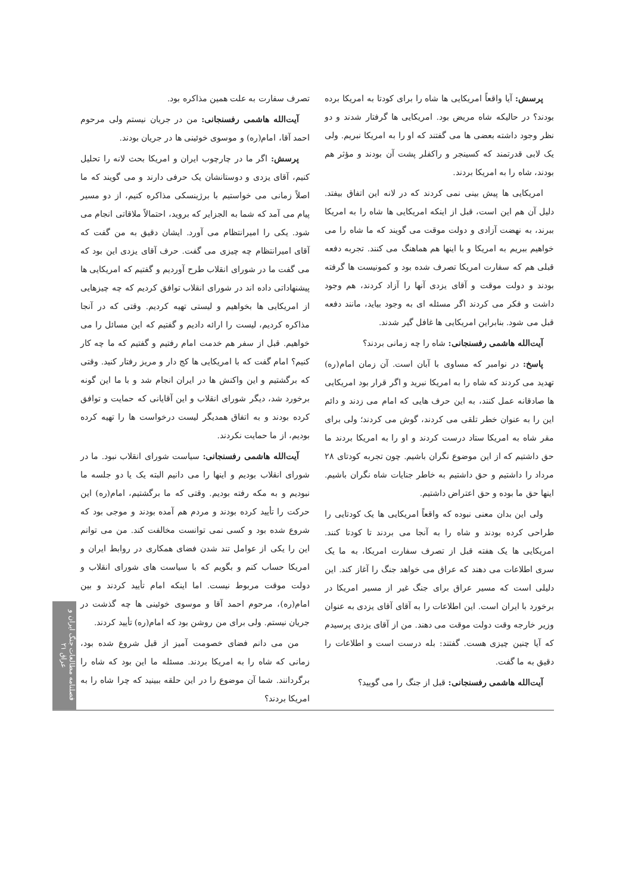تصرف سفارت به علت همین مذاکره بود.
آیت‌الله هاشمی رفسنجانی: من در جریان نیستم ولی مرحوم احمد آقا، امام(ره) و موسوی خوئینی ها در جریان بودند.
پرسش: اگر ما در چارچوب ایران و امریکا بحث لانه را تحلیل کنیم، آقای یزدی و دوستانشان یک حرفی دارند و می گویند که ما اصلاً زمانی می خواستیم با برژینسکی مذاکره کنیم، از دو مسیر پیام می آمد که شما به الجزایر که بروید، احتمالاً ملاقاتی انجام می شود. یکی را امیرانتظام می آورد. ایشان دقیق به من گفت که آقای امیرانتظام چه چیزی می گفت. حرف آقای یزدی این بود که می گفت ما در شورای انقلاب طرح آوردیم و گفتیم که امریکایی ها پیشنهاداتی داده اند در شورای انقلاب توافق کردیم که چه چیزهایی از امریکایی ها بخواهیم و لیستی تهیه کردیم. وقتی که در آنجا مذاکره کردیم، لیست را ارائه دادیم و گفتیم که این مسائل را می خواهیم. قبل از سفر هم خدمت امام رفتیم و گفتیم که ما چه کار کنیم؟ امام گفت که با امریکایی ها کج دار و مریز رفتار کنید. وقتی که برگشتیم و این واکنش ها در ایران انجام شد و با ما این گونه برخورد شد، دیگر شورای انقلاب و این آقایانی که حمایت و توافق کرده بودند و به اتفاق همدیگر لیست درخواست ها را تهیه کرده بودیم، از ما حمایت نکردند.
آیت‌الله هاشمی رفسنجانی: سیاست شورای انقلاب نبود. ما در شورای انقلاب بودیم و اینها را می دانیم البته یک یا دو جلسه ما نبودیم و به مکه رفته بودیم. وقتی که ما برگشتیم، امام(ره) این حرکت را تأیید کرده بودند و مردم هم آمده بودند و موجی بود که شروع شده بود و کسی نمی توانست مخالفت کند. من می توانم این را یکی از عوامل تند شدن فضای همکاری در روابط ایران و امریکا حساب کنم و بگویم که با سیاست های شورای انقلاب و دولت موقت مربوط نیست. اما اینکه امام تأیید کردند و بین امام(ره)، مرحوم احمد آقا و موسوی خوئینی ها چه گذشت در جریان نیستم. ولی برای من روشن بود که امام(ره) تأیید کردند.
من می دانم فضای خصومت آمیز از قبل شروع شده بود، زمانی که شاه را به امریکا بردند. مسئله ما این بود که شاه را برگردانند. شما آن موضوع را در این حلقه ببینید که چرا شاه را به امریکا بردند؟
پرسش: آیا واقعاً امریکایی ها شاه را برای کودتا به امریکا برده بودند؟ در حالیکه شاه مریض بود. امریکایی ها گرفتار شدند و دو نظر وجود داشته بعضی ها می گفتند که او را به امریکا نبریم. ولی یک لابی قدرتمند که کسینجر و راکفلر پشت آن بودند و مؤثر هم بودند، شاه را به امریکا بردند.
امریکایی ها پیش بینی نمی کردند که در لانه این اتفاق بیفتد. دلیل آن هم این است، قبل از اینکه امریکایی ها شاه را به امریکا ببرند، به نهضت آزادی و دولت موقت می گویند که ما شاه را می خواهیم ببریم به امریکا و با اینها هم هماهنگ می کنند. تجربه دفعه قبلی هم که سفارت امریکا تصرف شده بود و کمونیست ها گرفته بودند و دولت موقت و آقای یزدی آنها را آزاد کردند، هم وجود داشت و فکر می کردند اگر مسئله ای به وجود بیاید، مانند دفعه قبل می شود. بنابراین امریکایی ها غافل گیر شدند.
آیت‌الله هاشمی رفسنجانی: شاه را چه زمانی بردند؟
پاسخ: در نوامبر که مساوی با آبان است. آن زمان امام(ره) تهدید می کردند که شاه را به امریکا نبرید و اگر قرار بود امریکایی ها صادقانه عمل کنند، به این حرف هایی که امام می زدند و دائم این را به عنوان خطر تلقی می کردند، گوش می کردند؛ ولی برای مقر شاه به امریکا ستاد درست کردند و او را به امریکا بردند ما حق داشتیم که از این موضوع نگران باشیم. چون تجربه کودتای ۲۸ مرداد را داشتیم و حق داشتیم به خاطر جنایات شاه نگران باشیم. اینها حق ما بوده و حق اعتراض داشتیم.
ولی این بدان معنی نبوده که واقعاً امریکایی ها یک کودتایی را طراحی کرده بودند و شاه را به آنجا می بردند تا کودتا کنند. امریکایی ها یک هفته قبل از تصرف سفارت امریکا، به ما یک سری اطلاعات می دهند که عراق می خواهد جنگ را آغاز کند. این دلیلی است که مسیر عراق برای جنگ غیر از مسیر امریکا در برخورد با ایران است. این اطلاعات را به آقای آقای یزدی به عنوان وزیر خارجه وقت دولت موقت می دهند. من از آقای یزدی پرسیدم که آیا چنین چیزی هست. گفتند: بله درست است و اطلاعات را دقیق به ما گفت.
آیت‌الله هاشمی رفسنجانی: قبل از جنگ را می گویید؟
فصلنامه مطالعات جنگ ایران و عراق ۲۱